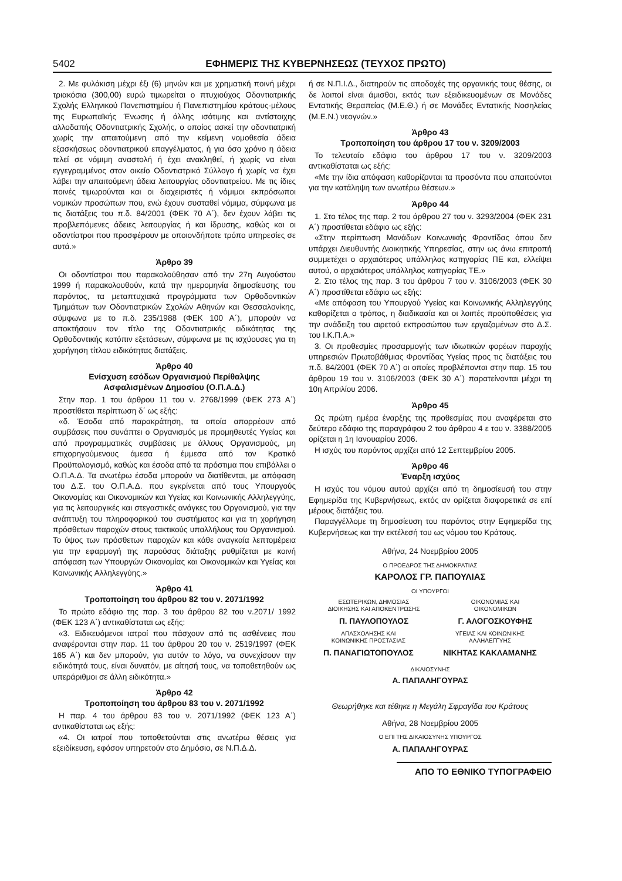5402 ΕΦΗΜΕΡΙΣ ΤΗΣ ΚΥΒΕΡΝΗΣΕΩΣ (ΤΕΥΧΟΣ ΠΡΩΤΟ)
2. Με φυλάκιση μέχρι έξι (6) μηνών και με χρηματική ποινή μέχρι τριακόσια (300,00) ευρώ τιμωρείται ο πτυχιούχος Οδοντιατρικής Σχολής Ελληνικού Πανεπιστημίου ή Πανεπιστημίου κράτους-μέλους της Ευρωπαϊκής Ένωσης ή άλλης ισότιμης και αντίστοιχης αλλοδαπής Οδοντιατρικής Σχολής, ο οποίος ασκεί την οδοντιατρική χωρίς την απαιτούμενη από την κείμενη νομοθεσία άδεια εξασκήσεως οδοντιατρικού επαγγέλματος, ή για όσο χρόνο η άδεια τελεί σε νόμιμη αναστολή ή έχει ανακληθεί, ή χωρίς να είναι εγγεγραμμένος στον οικείο Οδοντιατρικό Σύλλογο ή χωρίς να έχει λάβει την απαιτούμενη άδεια λειτουργίας οδοντιατρείου. Με τις ίδιες ποινές τιμωρούνται και οι διαχειριστές ή νόμιμοι εκπρόσωποι νομικών προσώπων που, ενώ έχουν συσταθεί νόμιμα, σύμφωνα με τις διατάξεις του π.δ. 84/2001 (ΦΕΚ 70 Α΄), δεν έχουν λάβει τις προβλεπόμενες άδειες λειτουργίας ή και ίδρυσης, καθώς και οι οδοντίατροι που προσφέρουν με οποιονδήποτε τρόπο υπηρεσίες σε αυτά.»
Άρθρο 39
Οι οδοντίατροι που παρακολούθησαν από την 27η Αυγούστου 1999 ή παρακολουθούν, κατά την ημερομηνία δημοσίευσης του παρόντος, τα μεταπτυχιακά προγράμματα των Ορθοδοντικών Τμημάτων των Οδοντιατρικών Σχολών Αθηνών και Θεσσαλονίκης, σύμφωνα με το π.δ. 235/1988 (ΦΕΚ 100 Α΄), μπορούν να αποκτήσουν τον τίτλο της Οδοντιατρικής ειδικότητας της Ορθοδοντικής κατόπιν εξετάσεων, σύμφωνα με τις ισχύουσες για τη χορήγηση τίτλου ειδικότητας διατάξεις.
Άρθρο 40
Ενίσχυση εσόδων Οργανισμού Περίθαλψης
Ασφαλισμένων Δημοσίου (Ο.Π.Α.Δ.)
Στην παρ. 1 του άρθρου 11 του ν. 2768/1999 (ΦΕΚ 273 Α΄) προστίθεται περίπτωση δ΄ ως εξής:
«δ. Έσοδα από παρακράτηση, τα οποία απορρέουν από συμβάσεις που συνάπτει ο Οργανισμός με προμηθευτές Υγείας και από προγραμματικές συμβάσεις με άλλους Οργανισμούς, μη επιχορηγούμενους άμεσα ή έμμεσα από τον Κρατικό Προϋπολογισμό, καθώς και έσοδα από τα πρόστιμα που επιβάλλει ο Ο.Π.Α.Δ. Τα ανωτέρω έσοδα μπορούν να διατίθενται, με απόφαση του Δ.Σ. του Ο.Π.Α.Δ. που εγκρίνεται από τους Υπουργούς Οικονομίας και Οικονομικών και Υγείας και Κοινωνικής Αλληλεγγύης, για τις λειτουργικές και στεγαστικές ανάγκες του Οργανισμού, για την ανάπτυξη του πληροφορικού του συστήματος και για τη χορήγηση πρόσθετων παροχών στους τακτικούς υπαλλήλους του Οργανισμού. Το ύψος των πρόσθετων παροχών και κάθε αναγκαία λεπτομέρεια για την εφαρμογή της παρούσας διάταξης ρυθμίζεται με κοινή απόφαση των Υπουργών Οικονομίας και Οικονομικών και Υγείας και Κοινωνικής Αλληλεγγύης.»
Άρθρο 41
Τροποποίηση του άρθρου 82 του ν. 2071/1992
Το πρώτο εδάφιο της παρ. 3 του άρθρου 82 του ν.2071/ 1992 (ΦΕΚ 123 Α΄) αντικαθίσταται ως εξής:
«3. Ειδικευόμενοι ιατροί που πάσχουν από τις ασθένειες που αναφέρονται στην παρ. 11 του άρθρου 20 του ν. 2519/1997 (ΦΕΚ 165 Α΄) και δεν μπορούν, για αυτόν το λόγο, να συνεχίσουν την ειδικότητά τους, είναι δυνατόν, με αίτησή τους, να τοποθετηθούν ως υπεράριθμοι σε άλλη ειδικότητα.»
Άρθρο 42
Τροποποίηση του άρθρου 83 του ν. 2071/1992
Η παρ. 4 του άρθρου 83 του ν. 2071/1992 (ΦΕΚ 123 Α΄) αντικαθίσταται ως εξής:
«4. Οι ιατροί που τοποθετούνται στις ανωτέρω θέσεις για εξειδίκευση, εφόσον υπηρετούν στο Δημόσιο, σε Ν.Π.Δ.Δ.
ή σε Ν.Π.Ι.Δ., διατηρούν τις αποδοχές της οργανικής τους θέσης, οι δε λοιποί είναι άμισθοι, εκτός των εξειδικευομένων σε Μονάδες Εντατικής Θεραπείας (Μ.Ε.Θ.) ή σε Μονάδες Εντατικής Νοσηλείας (Μ.Ε.Ν.) νεογνών.»
Άρθρο 43
Τροποποίηση του άρθρου 17 του ν. 3209/2003
Το τελευταίο εδάφιο του άρθρου 17 του ν. 3209/2003 αντικαθίσταται ως εξής:
«Με την ίδια απόφαση καθορίζονται τα προσόντα που απαιτούνται για την κατάληψη των ανωτέρω θέσεων.»
Άρθρο 44
1. Στο τέλος της παρ. 2 του άρθρου 27 του ν. 3293/2004 (ΦΕΚ 231 Α΄) προστίθεται εδάφιο ως εξής:
«Στην περίπτωση Μονάδων Κοινωνικής Φροντίδας όπου δεν υπάρχει Διευθυντής Διοικητικής Υπηρεσίας, στην ως άνω επιτροπή συμμετέχει ο αρχαιότερος υπάλληλος κατηγορίας ΠΕ και, ελλείψει αυτού, ο αρχαιότερος υπάλληλος κατηγορίας ΤΕ.»
2. Στο τέλος της παρ. 3 του άρθρου 7 του ν. 3106/2003 (ΦΕΚ 30 Α΄) προστίθεται εδάφιο ως εξής:
«Με απόφαση του Υπουργού Υγείας και Κοινωνικής Αλληλεγγύης καθορίζεται ο τρόπος, η διαδικασία και οι λοιπές προϋποθέσεις για την ανάδειξη του αιρετού εκπροσώπου των εργαζομένων στο Δ.Σ. του Ι.Κ.Π.Α.»
3. Οι προθεσμίες προσαρμογής των ιδιωτικών φορέων παροχής υπηρεσιών Πρωτοβάθμιας Φροντίδας Υγείας προς τις διατάξεις του π.δ. 84/2001 (ΦΕΚ 70 Α΄) οι οποίες προβλέπονται στην παρ. 15 του άρθρου 19 του ν. 3106/2003 (ΦΕΚ 30 Α΄) παρατείνονται μέχρι τη 10η Απριλίου 2006.
Άρθρο 45
Ως πρώτη ημέρα έναρξης της προθεσμίας που αναφέρεται στο δεύτερο εδάφιο της παραγράφου 2 του άρθρου 4 ε του ν. 3388/2005 ορίζεται η 1η Ιανουαρίου 2006.
Η ισχύς του παρόντος αρχίζει από 12 Σεπτεμβρίου 2005.
Άρθρο 46
Έναρξη ισχύος
Η ισχύς του νόμου αυτού αρχίζει από τη δημοσίευσή του στην Εφημερίδα της Κυβερνήσεως, εκτός αν ορίζεται διαφορετικά σε επί μέρους διατάξεις του.
Παραγγέλλομε τη δημοσίευση του παρόντος στην Εφημερίδα της Κυβερνήσεως και την εκτέλεσή του ως νόμου του Κράτους.
Αθήνα, 24 Νοεμβρίου 2005
Ο ΠΡΟΕΔΡΟΣ ΤΗΣ ΔΗΜΟΚΡΑΤΙΑΣ
ΚΑΡΟΛΟΣ ΓΡ. ΠΑΠΟΥΛΙΑΣ
ΟΙ ΥΠΟΥΡΓΟΙ
ΕΣΩΤΕΡΙΚΩΝ, ΔΗΜΟΣΙΑΣ
ΔΙΟΙΚΗΣΗΣ ΚΑΙ ΑΠΟΚΕΝΤΡΩΣΗΣ
Π. ΠΑΥΛΟΠΟΥΛΟΣ
ΟΙΚΟΝΟΜΙΑΣ ΚΑΙ
ΟΙΚΟΝΟΜΙΚΩΝ
Γ. ΑΛΟΓΟΣΚΟΥΦΗΣ
ΑΠΑΣΧΟΛΗΣΗΣ ΚΑΙ
ΚΟΙΝΩΝΙΚΗΣ ΠΡΟΣΤΑΣΙΑΣ
Π. ΠΑΝΑΓΙΩΤΟΠΟΥΛΟΣ
ΥΓΕΙΑΣ ΚΑΙ ΚΟΙΝΩΝΙΚΗΣ
ΑΛΛΗΛΕΓΓΥΗΣ
ΝΙΚΗΤΑΣ ΚΑΚΛΑΜΑΝΗΣ
ΔΙΚΑΙΟΣΥΝΗΣ
Α. ΠΑΠΑΛΗΓΟΥΡΑΣ
Θεωρήθηκε και τέθηκε η Μεγάλη Σφραγίδα του Κράτους
Αθήνα, 28 Νοεμβρίου 2005
Ο ΕΠΙ ΤΗΣ ΔΙΚΑΙΟΣΥΝΗΣ ΥΠΟΥΡΓΟΣ
Α. ΠΑΠΑΛΗΓΟΥΡΑΣ
ΑΠΟ ΤΟ ΕΘΝΙΚΟ ΤΥΠΟΓΡΑΦΕΙΟ